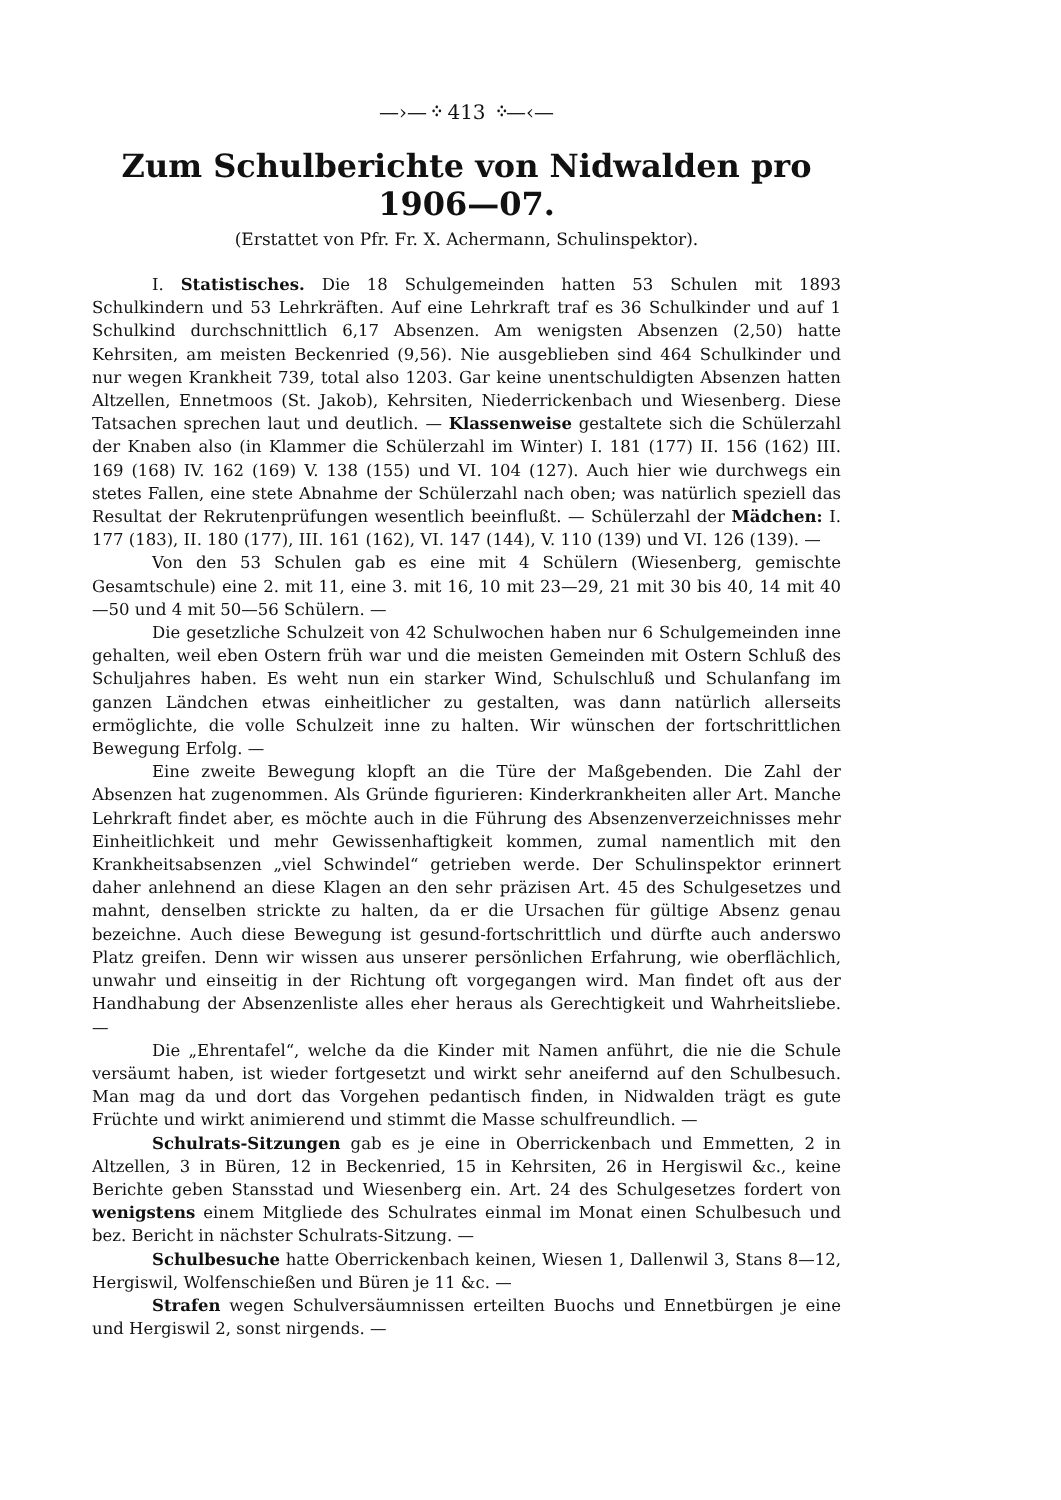—›—᠅ 413 ᠅—‹—
Zum Schulberichte von Nidwalden pro 1906—07.
(Erstattet von Pfr. Fr. X. Achermann, Schulinspektor).
I. Statistisches. Die 18 Schulgemeinden hatten 53 Schulen mit 1893 Schulkindern und 53 Lehrkräften. Auf eine Lehrkraft traf es 36 Schulkinder und auf 1 Schulkind durchschnittlich 6,17 Absenzen. Am wenigsten Absenzen (2,50) hatte Kehrsiten, am meisten Beckenried (9,56). Nie ausgeblieben sind 464 Schulkinder und nur wegen Krankheit 739, total also 1203. Gar keine unentschuldigten Absenzen hatten Altzellen, Ennetmoos (St. Jakob), Kehrsiten, Niederrickenbach und Wiesenberg. Diese Tatsachen sprechen laut und deutlich. — Klassenweise gestaltete sich die Schülerzahl der Knaben also (in Klammer die Schülerzahl im Winter) I. 181 (177) II. 156 (162) III. 169 (168) IV. 162 (169) V. 138 (155) und VI. 104 (127). Auch hier wie durchwegs ein stetes Fallen, eine stete Abnahme der Schülerzahl nach oben; was natürlich speziell das Resultat der Rekrutenprüfungen wesentlich beeinflußt. — Schülerzahl der Mädchen: I. 177 (183), II. 180 (177), III. 161 (162), VI. 147 (144), V. 110 (139) und VI. 126 (139). —
Von den 53 Schulen gab es eine mit 4 Schülern (Wiesenberg, gemischte Gesamtschule) eine 2. mit 11, eine 3. mit 16, 10 mit 23—29, 21 mit 30 bis 40, 14 mit 40—50 und 4 mit 50—56 Schülern. —
Die gesetzliche Schulzeit von 42 Schulwochen haben nur 6 Schulgemeinden inne gehalten, weil eben Ostern früh war und die meisten Gemeinden mit Ostern Schluß des Schuljahres haben. Es weht nun ein starker Wind, Schulschluß und Schulanfang im ganzen Ländchen etwas einheitlicher zu gestalten, was dann natürlich allerseits ermöglichte, die volle Schulzeit inne zu halten. Wir wünschen der fortschrittlichen Bewegung Erfolg. —
Eine zweite Bewegung klopft an die Türe der Maßgebenden. Die Zahl der Absenzen hat zugenommen. Als Gründe figurieren: Kinderkrankheiten aller Art. Manche Lehrkraft findet aber, es möchte auch in die Führung des Absenzenverzeichnisses mehr Einheitlichkeit und mehr Gewissenhaftigkeit kommen, zumal namentlich mit den Krankheitsabsenzen „viel Schwindel“ getrieben werde. Der Schulinspektor erinnert daher anlehnend an diese Klagen an den sehr präzisen Art. 45 des Schulgesetzes und mahnt, denselben strickte zu halten, da er die Ursachen für gültige Absenz genau bezeichne. Auch diese Bewegung ist gesund-fortschrittlich und dürfte auch anderswo Platz greifen. Denn wir wissen aus unserer persönlichen Erfahrung, wie oberflächlich, unwahr und einseitig in der Richtung oft vorgegangen wird. Man findet oft aus der Handhabung der Absenzenliste alles eher heraus als Gerechtigkeit und Wahrheitsliebe. —
Die „Ehrentafel“, welche da die Kinder mit Namen anführt, die nie die Schule versäumt haben, ist wieder fortgesetzt und wirkt sehr aneifernd auf den Schulbesuch. Man mag da und dort das Vorgehen pedantisch finden, in Nidwalden trägt es gute Früchte und wirkt animierend und stimmt die Masse schulfreundlich. —
Schulrats-Sitzungen gab es je eine in Oberrickenbach und Emmetten, 2 in Altzellen, 3 in Büren, 12 in Beckenried, 15 in Kehrsiten, 26 in Hergiswil &c., keine Berichte geben Stansstad und Wiesenberg ein. Art. 24 des Schulgesetzes fordert von wenigstens einem Mitgliede des Schulrates einmal im Monat einen Schulbesuch und bez. Bericht in nächster Schulrats-Sitzung. —
Schulbesuche hatte Oberrickenbach keinen, Wiesen 1, Dallenwil 3, Stans 8—12, Hergiswil, Wolfenschießen und Büren je 11 &c. —
Strafen wegen Schulversäumnissen erteilten Buochs und Ennetbürgen je eine und Hergiswil 2, sonst nirgends. —